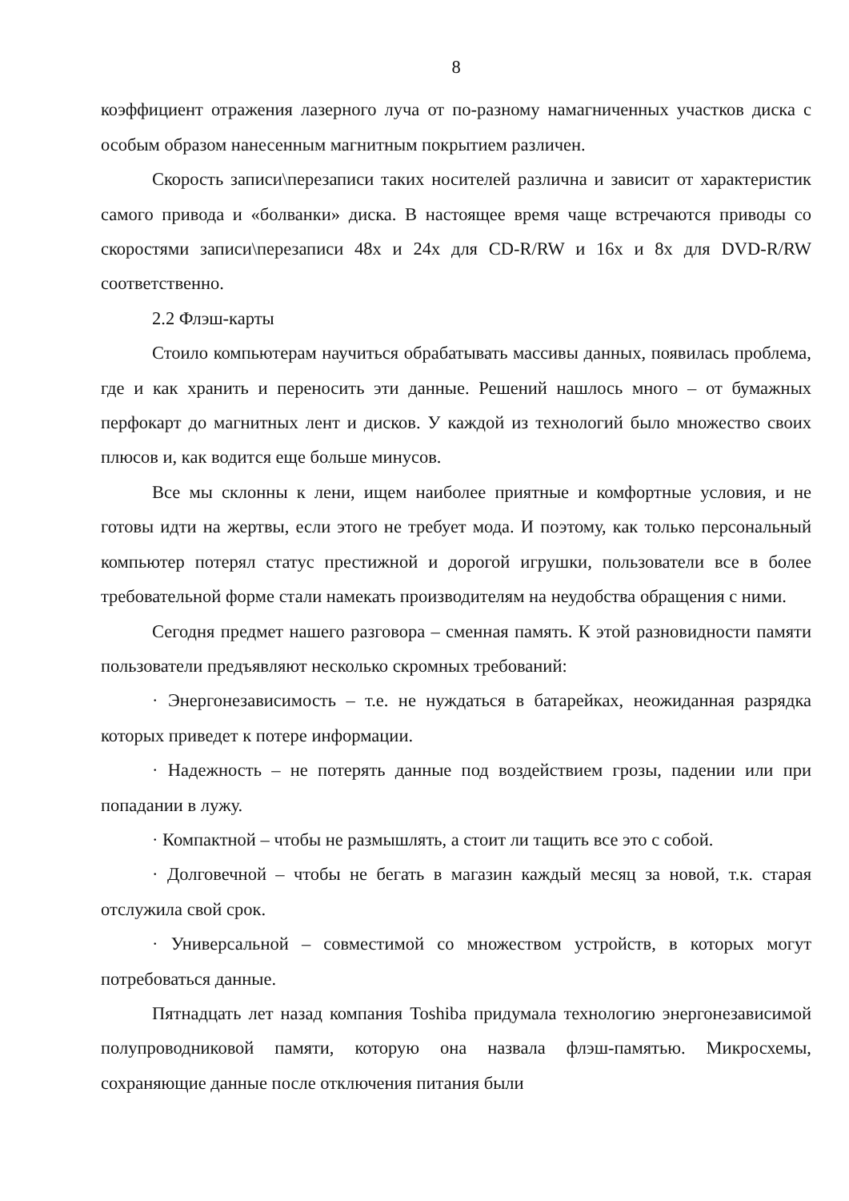8
коэффициент отражения лазерного луча от по-разному намагниченных участков диска с особым образом нанесенным магнитным покрытием различен.
Скорость записи\перезаписи таких носителей различна и зависит от характеристик самого привода и «болванки» диска. В настоящее время чаще встречаются приводы со скоростями записи\перезаписи 48x и 24x для CD-R/RW и 16x и 8x для DVD-R/RW соответственно.
2.2 Флэш-карты
Стоило компьютерам научиться обрабатывать массивы данных, появилась проблема, где и как хранить и переносить эти данные. Решений нашлось много – от бумажных перфокарт до магнитных лент и дисков. У каждой из технологий было множество своих плюсов и, как водится еще больше минусов.
Все мы склонны к лени, ищем наиболее приятные и комфортные условия, и не готовы идти на жертвы, если этого не требует мода. И поэтому, как только персональный компьютер потерял статус престижной и дорогой игрушки, пользователи все в более требовательной форме стали намекать производителям на неудобства обращения с ними.
Сегодня предмет нашего разговора – сменная память. К этой разновидности памяти пользователи предъявляют несколько скромных требований:
· Энергонезависимость – т.е. не нуждаться в батарейках, неожиданная разрядка которых приведет к потере информации.
· Надежность – не потерять данные под воздействием грозы, падении или при попадании в лужу.
· Компактной – чтобы не размышлять, а стоит ли тащить все это с собой.
· Долговечной – чтобы не бегать в магазин каждый месяц за новой, т.к. старая отслужила свой срок.
· Универсальной – совместимой со множеством устройств, в которых могут потребоваться данные.
Пятнадцать лет назад компания Toshiba придумала технологию энергонезависимой полупроводниковой памяти, которую она назвала флэш-памятью. Микросхемы, сохраняющие данные после отключения питания были